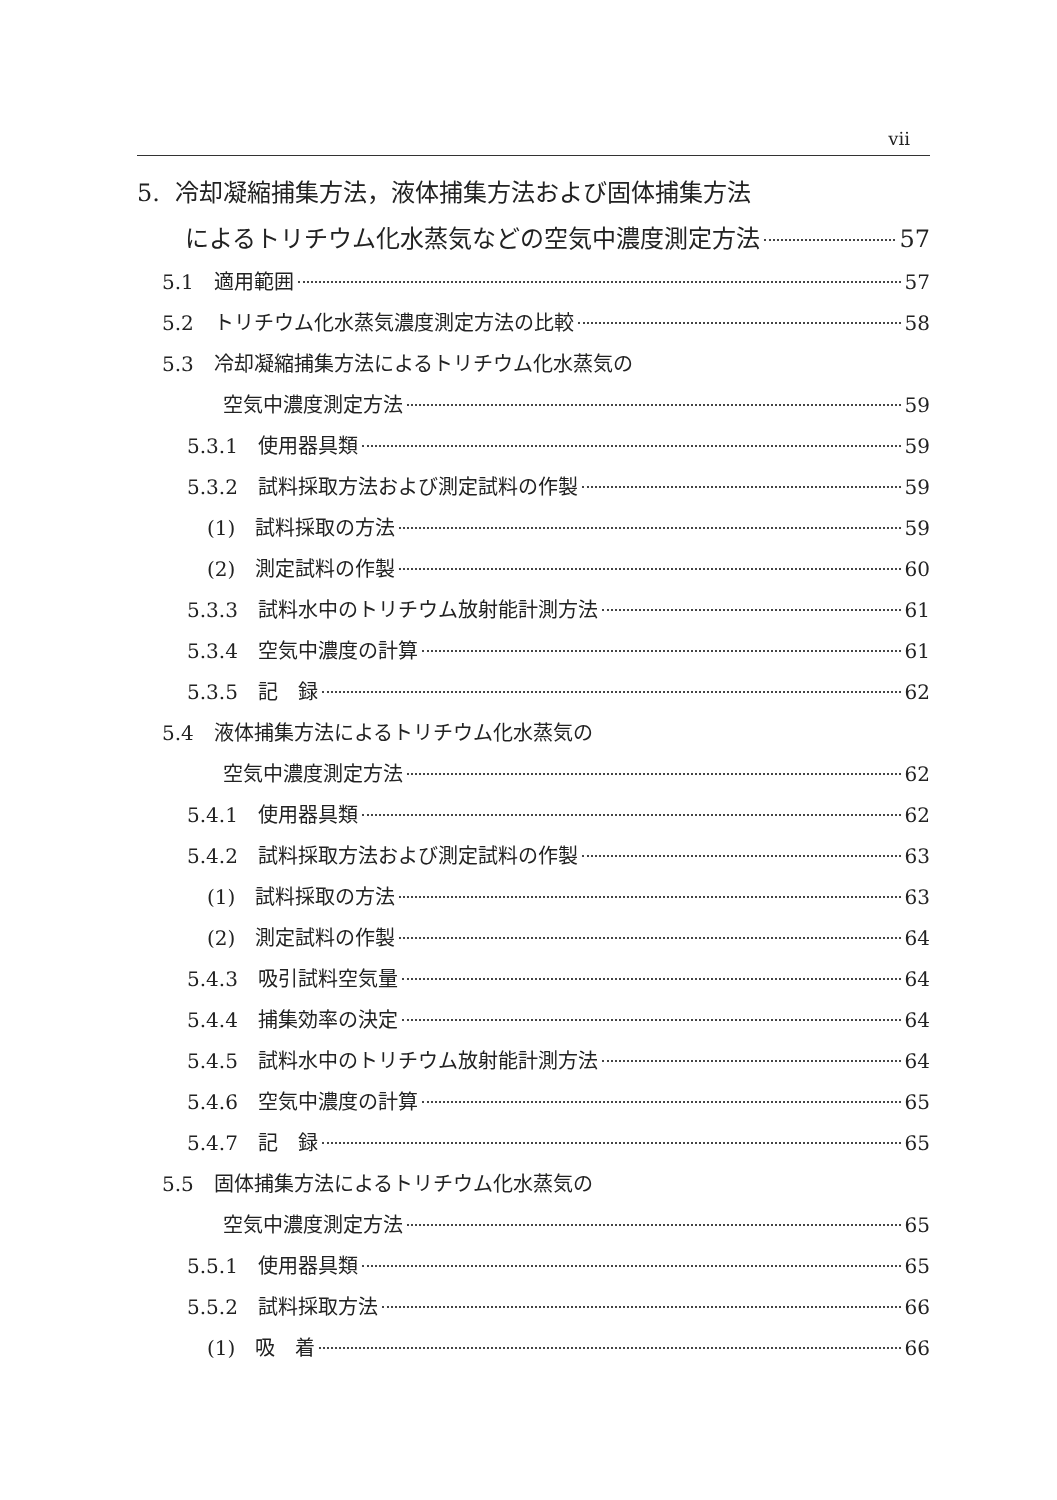vii
5. 冷却凝縮捕集方法，液体捕集方法および固体捕集方法
によるトリチウム化水蒸気などの空気中濃度測定方法 57
5.1　適用範囲 57
5.2　トリチウム化水蒸気濃度測定方法の比較 58
5.3　冷却凝縮捕集方法によるトリチウム化水蒸気の
空気中濃度測定方法 59
5.3.1　使用器具類 59
5.3.2　試料採取方法および測定試料の作製 59
(1)　試料採取の方法 59
(2)　測定試料の作製 60
5.3.3　試料水中のトリチウム放射能計測方法 61
5.3.4　空気中濃度の計算 61
5.3.5　記　録 62
5.4　液体捕集方法によるトリチウム化水蒸気の
空気中濃度測定方法 62
5.4.1　使用器具類 62
5.4.2　試料採取方法および測定試料の作製 63
(1)　試料採取の方法 63
(2)　測定試料の作製 64
5.4.3　吸引試料空気量 64
5.4.4　捕集効率の決定 64
5.4.5　試料水中のトリチウム放射能計測方法 64
5.4.6　空気中濃度の計算 65
5.4.7　記　録 65
5.5　固体捕集方法によるトリチウム化水蒸気の
空気中濃度測定方法 65
5.5.1　使用器具類 65
5.5.2　試料採取方法 66
(1)　吸　着 66